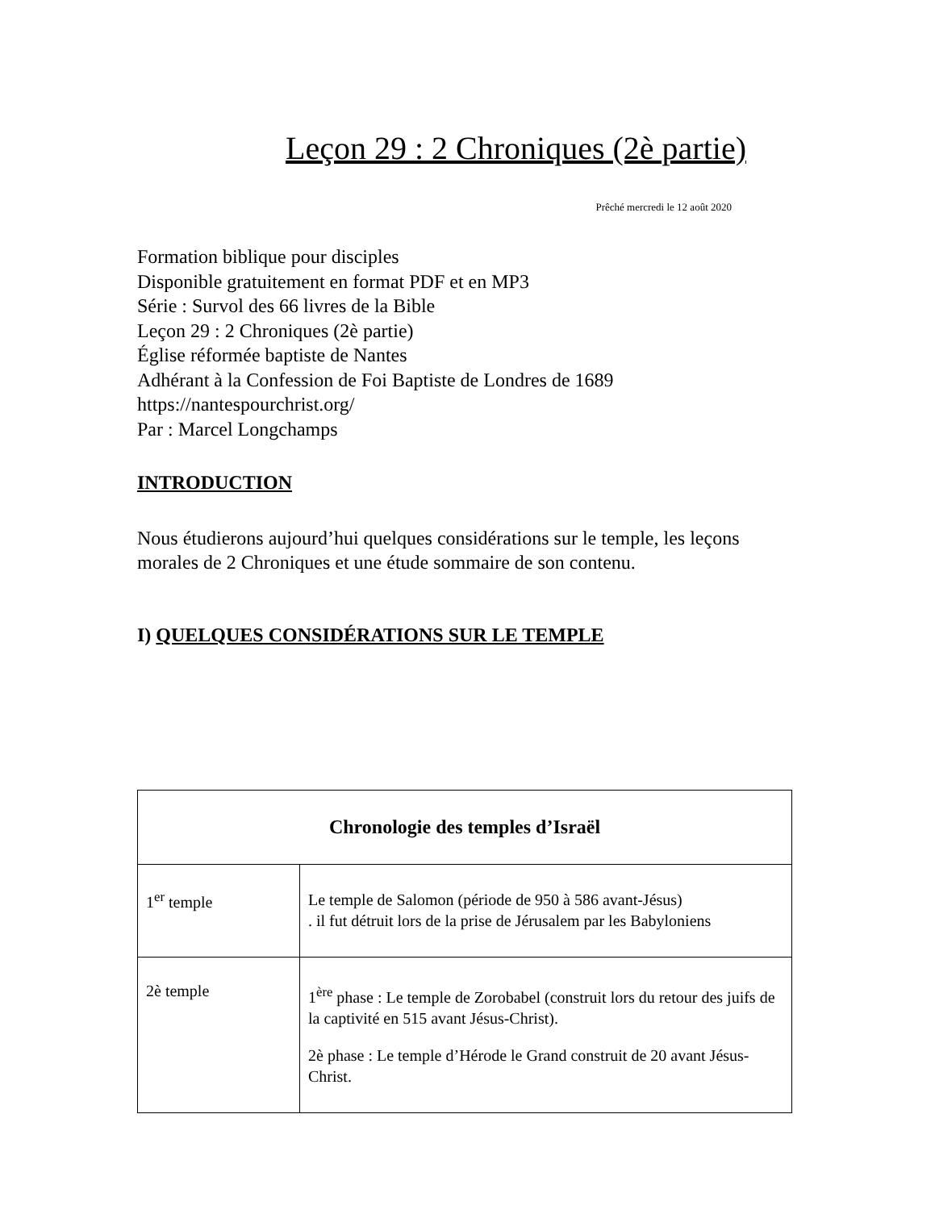Leçon 29 : 2 Chroniques (2è partie)
Prêché mercredi le 12 août 2020
Formation biblique pour disciples
Disponible gratuitement en format PDF et en MP3
Série : Survol des 66 livres de la Bible
Leçon 29 : 2 Chroniques (2è partie)
Église réformée baptiste de Nantes
Adhérant à la Confession de Foi Baptiste de Londres de 1689
https://nantespourchrist.org/
Par : Marcel Longchamps
INTRODUCTION
Nous étudierons aujourd’hui quelques considérations sur le temple, les leçons morales de 2 Chroniques et une étude sommaire de son contenu.
I) QUELQUES CONSIDÉRATIONS SUR LE TEMPLE
| Chronologie des temples d’Israël | |
| --- | --- |
| 1<sup>er</sup> temple | Le temple de Salomon (période de 950 à 586 avant-Jésus) . il fut détruit lors de la prise de Jérusalem par les Babyloniens |
| 2è temple | 1<sup>ère</sup> phase : Le temple de Zorobabel (construit lors du retour des juifs de la captivité en 515 avant Jésus-Christ). 2è phase : Le temple d’Hérode le Grand construit de 20 avant Jésus-Christ. |